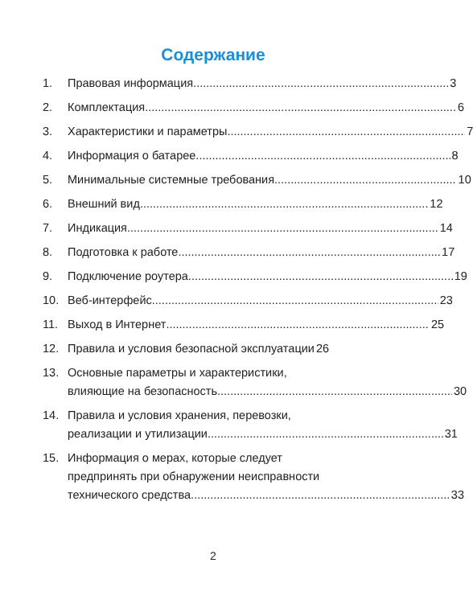Содержание
1. Правовая информация 3
2. Комплектация 6
3. Характеристики и параметры 7
4. Информация о батарее 8
5. Минимальные системные требования 10
6. Внешний вид 12
7. Индикация 14
8. Подготовка к работе 17
9. Подключение роутера 19
10. Веб-интерфейс 23
11. Выход в Интернет 25
12. Правила и условия безопасной эксплуатации 26
13. Основные параметры и характеристики,
влияющие на безопасность 30
14. Правила и условия хранения, перевозки,
реализации и утилизации 31
15. Информация о мерах, которые следует
предпринять при обнаружении неисправности
технического средства 33
2